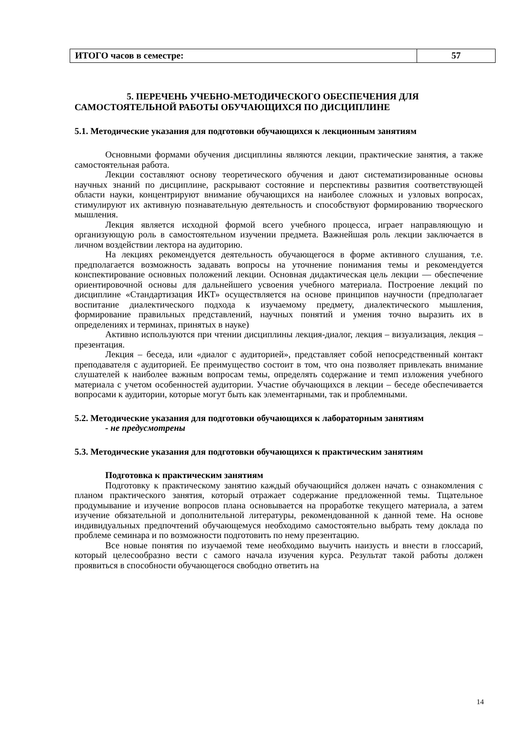| ИТОГО часов в семестре: | 57 |
5. ПЕРЕЧЕНЬ УЧЕБНО-МЕТОДИЧЕСКОГО ОБЕСПЕЧЕНИЯ ДЛЯ
САМОСТОЯТЕЛЬНОЙ РАБОТЫ ОБУЧАЮЩИХСЯ ПО ДИСЦИПЛИНЕ
5.1. Методические указания для подготовки обучающихся к лекционным занятиям
Основными формами обучения дисциплины являются лекции, практические занятия, а также самостоятельная работа.
Лекции составляют основу теоретического обучения и дают систематизированные основы научных знаний по дисциплине, раскрывают состояние и перспективы развития соответствующей области науки, концентрируют внимание обучающихся на наиболее сложных и узловых вопросах, стимулируют их активную познавательную деятельность и способствуют формированию творческого мышления.
Лекция является исходной формой всего учебного процесса, играет направляющую и организующую роль в самостоятельном изучении предмета. Важнейшая роль лекции заключается в личном воздействии лектора на аудиторию.
На лекциях рекомендуется деятельность обучающегося в форме активного слушания, т.е. предполагается возможность задавать вопросы на уточнение понимания темы и рекомендуется конспектирование основных положений лекции. Основная дидактическая цель лекции — обеспечение ориентировочной основы для дальнейшего усвоения учебного материала. Построение лекций по дисциплине «Стандартизация ИКТ» осуществляется на основе принципов научности (предполагает воспитание диалектического подхода к изучаемому предмету, диалектического мышления, формирование правильных представлений, научных понятий и умения точно выразить их в определениях и терминах, принятых в науке)
Активно используются при чтении дисциплины лекция-диалог, лекция – визуализация, лекция – презентация.
Лекция – беседа, или «диалог с аудиторией», представляет собой непосредственный контакт преподавателя с аудиторией. Ее преимущество состоит в том, что она позволяет привлекать внимание слушателей к наиболее важным вопросам темы, определять содержание и темп изложения учебного материала с учетом особенностей аудитории. Участие обучающихся в лекции – беседе обеспечивается вопросами к аудитории, которые могут быть как элементарными, так и проблемными.
5.2. Методические указания для подготовки обучающихся к лабораторным занятиям
- не предусмотрены
5.3. Методические указания для подготовки обучающихся к практическим занятиям
Подготовка к практическим занятиям
Подготовку к практическому занятию каждый обучающийся должен начать с ознакомления с планом практического занятия, который отражает содержание предложенной темы. Тщательное продумывание и изучение вопросов плана основывается на проработке текущего материала, а затем изучение обязательной и дополнительной литературы, рекомендованной к данной теме. На основе индивидуальных предпочтений обучающемуся необходимо самостоятельно выбрать тему доклада по проблеме семинара и по возможности подготовить по нему презентацию.
Все новые понятия по изучаемой теме необходимо выучить наизусть и внести в глоссарий, который целесообразно вести с самого начала изучения курса. Результат такой работы должен проявиться в способности обучающегося свободно ответить на
14